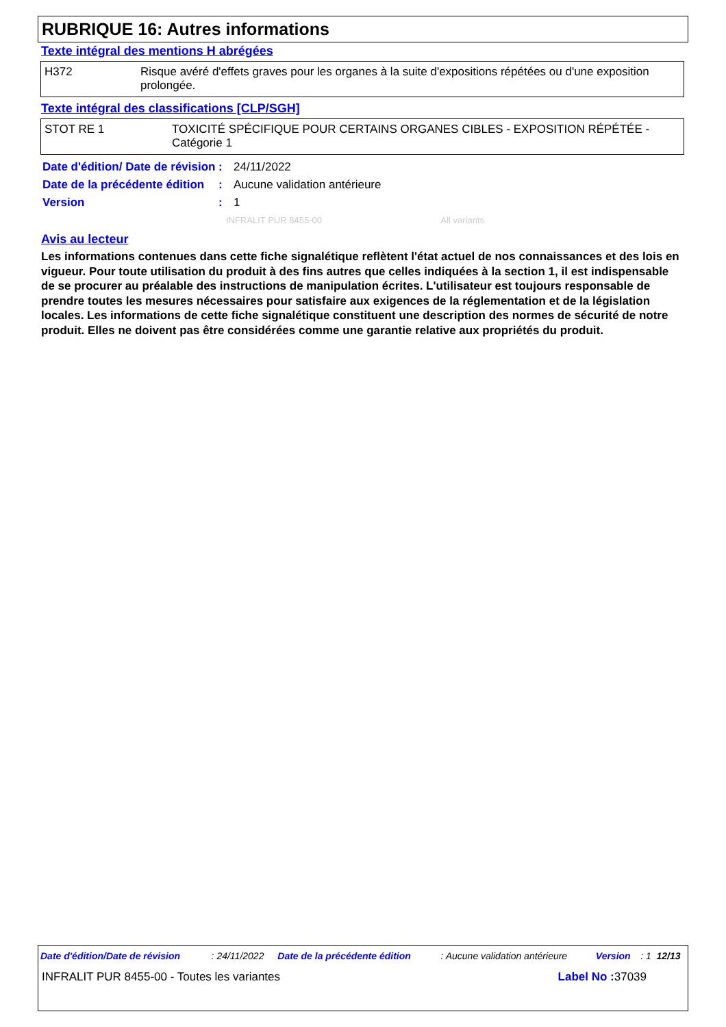RUBRIQUE 16: Autres informations
Texte intégral des mentions H abrégées
| H372 | Risque avéré d'effets graves pour les organes à la suite d'expositions répétées ou d'une exposition prolongée. |
Texte intégral des classifications [CLP/SGH]
| STOT RE 1 | TOXICITÉ SPÉCIFIQUE POUR CERTAINS ORGANES CIBLES - EXPOSITION RÉPÉTÉE - Catégorie 1 |
| Date d'édition/ Date de révision | : | 24/11/2022 |
| Date de la précédente édition | : | Aucune validation antérieure |
| Version | : | 1 |
INFRALIT PUR 8455-00 All variants
Avis au lecteur
Les informations contenues dans cette fiche signalétique reflètent l'état actuel de nos connaissances et des lois en vigueur. Pour toute utilisation du produit à des fins autres que celles indiquées à la section 1, il est indispensable de se procurer au préalable des instructions de manipulation écrites. L'utilisateur est toujours responsable de prendre toutes les mesures nécessaires pour satisfaire aux exigences de la réglementation et de la législation locales. Les informations de cette fiche signalétique constituent une description des normes de sécurité de notre produit. Elles ne doivent pas être considérées comme une garantie relative aux propriétés du produit.
| Date d'édition/Date de révision | : 24/11/2022 | Date de la précédente édition | : Aucune validation antérieure | Version | : 1 | 12/13 |
INFRALIT PUR 8455-00 - Toutes les variantes Label No : 37039